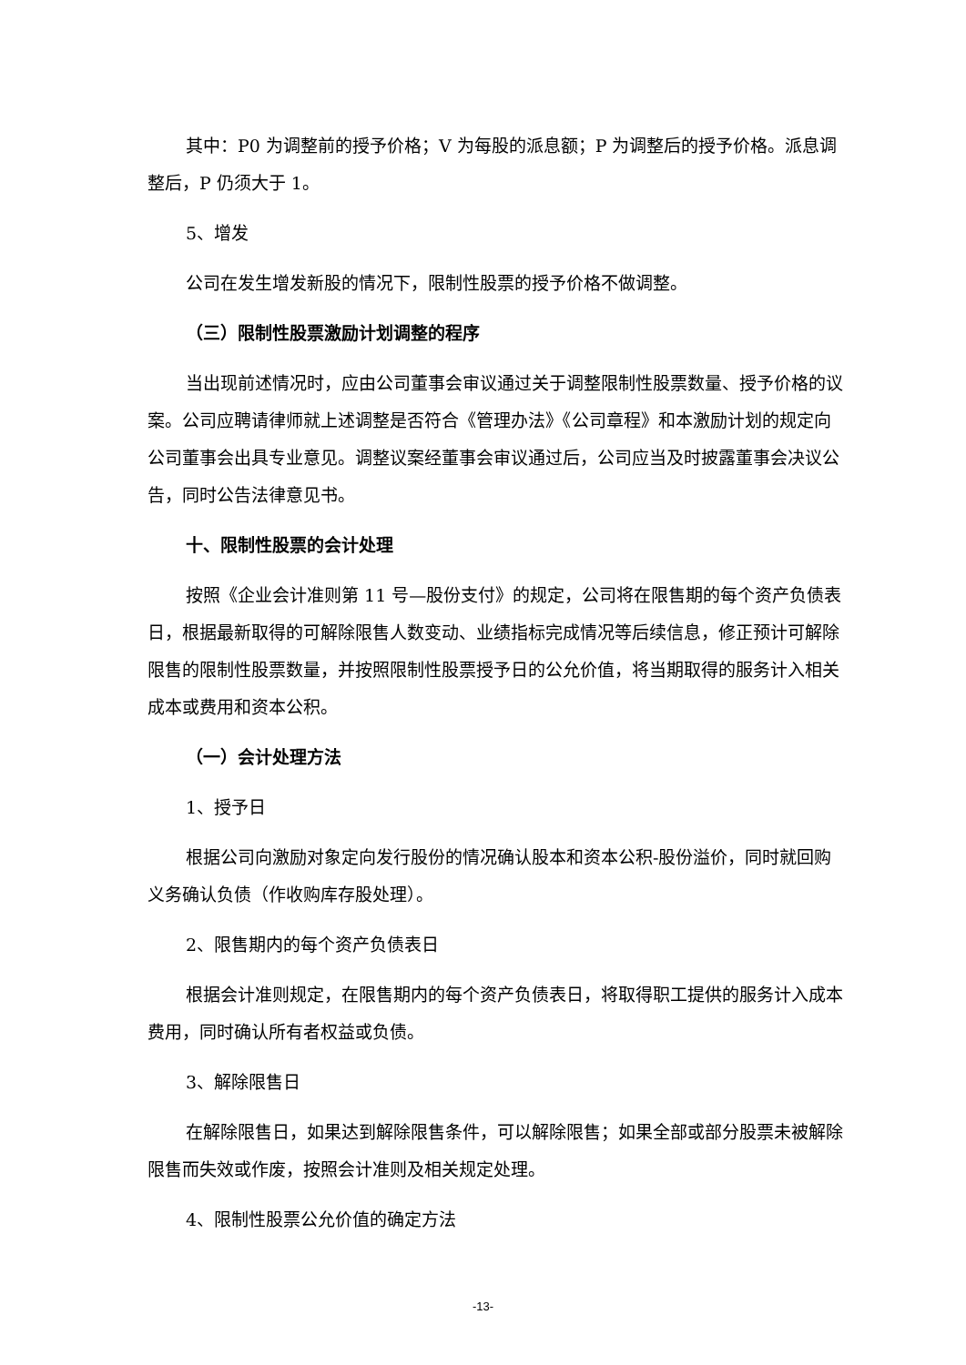其中：P0 为调整前的授予价格；V 为每股的派息额；P 为调整后的授予价格。派息调整后，P 仍须大于 1。
5、增发
公司在发生增发新股的情况下，限制性股票的授予价格不做调整。
（三）限制性股票激励计划调整的程序
当出现前述情况时，应由公司董事会审议通过关于调整限制性股票数量、授予价格的议案。公司应聘请律师就上述调整是否符合《管理办法》《公司章程》和本激励计划的规定向公司董事会出具专业意见。调整议案经董事会审议通过后，公司应当及时披露董事会决议公告，同时公告法律意见书。
十、限制性股票的会计处理
按照《企业会计准则第 11 号—股份支付》的规定，公司将在限售期的每个资产负债表日，根据最新取得的可解除限售人数变动、业绩指标完成情况等后续信息，修正预计可解除限售的限制性股票数量，并按照限制性股票授予日的公允价值，将当期取得的服务计入相关成本或费用和资本公积。
（一）会计处理方法
1、授予日
根据公司向激励对象定向发行股份的情况确认股本和资本公积-股份溢价，同时就回购义务确认负债（作收购库存股处理）。
2、限售期内的每个资产负债表日
根据会计准则规定，在限售期内的每个资产负债表日，将取得职工提供的服务计入成本费用，同时确认所有者权益或负债。
3、解除限售日
在解除限售日，如果达到解除限售条件，可以解除限售；如果全部或部分股票未被解除限售而失效或作废，按照会计准则及相关规定处理。
4、限制性股票公允价值的确定方法
-13-